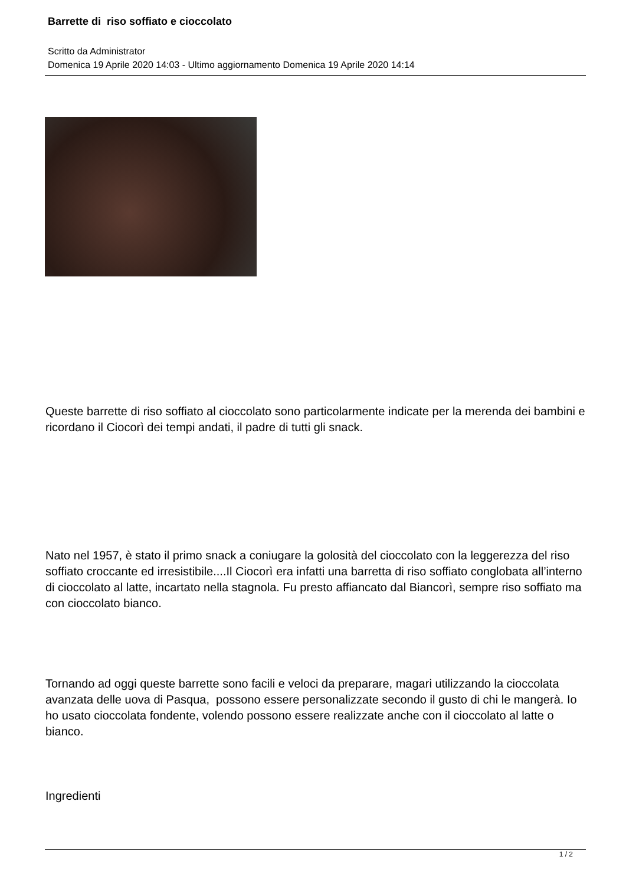Barrette di riso soffiato e cioccolato
Scritto da Administrator
Domenica 19 Aprile 2020 14:03 - Ultimo aggiornamento Domenica 19 Aprile 2020 14:14
Queste barrette di riso soffiato al cioccolato sono particolarmente indicate per la merenda dei bambini e ricordano il Ciocorì dei tempi andati, il padre di tutti gli snack.
Nato nel 1957, è stato il primo snack a coniugare la golosità del cioccolato con la leggerezza del riso soffiato croccante ed irresistibile....Il Ciocorì era infatti una barretta di riso soffiato conglobata all’interno di cioccolato al latte, incartato nella stagnola. Fu presto affiancato dal Biancorì, sempre riso soffiato ma con cioccolato bianco.
Tornando ad oggi queste barrette sono facili e veloci da preparare, magari utilizzando la cioccolata avanzata delle uova di Pasqua, possono essere personalizzate secondo il gusto di chi le mangerà. Io ho usato cioccolata fondente, volendo possono essere realizzate anche con il cioccolato al latte o bianco.
Ingredienti
1 / 2